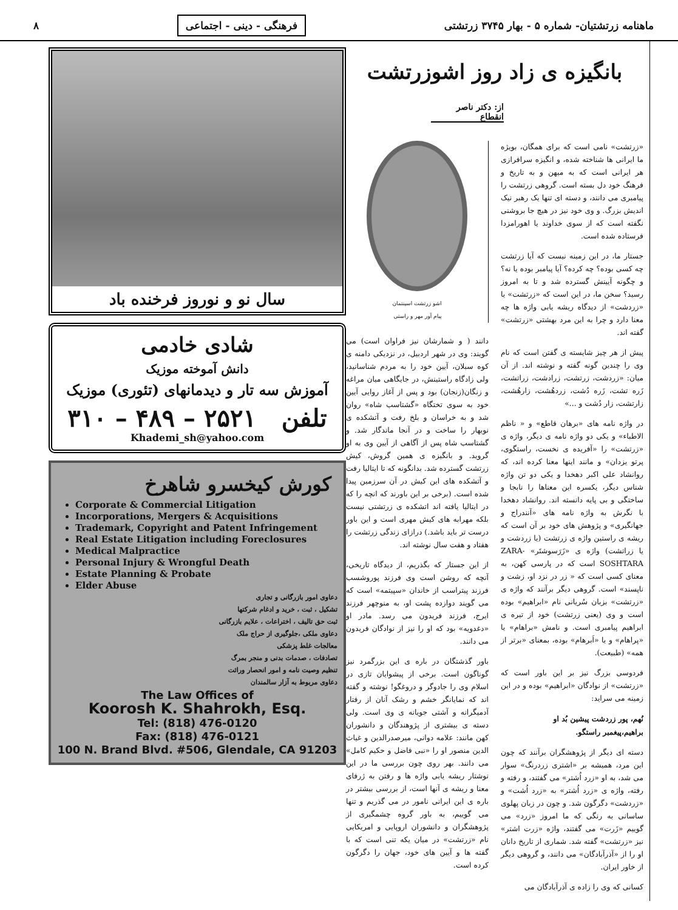ماهنامه زرتشتیان- شماره ۵ - بهار ۳۷۴۵ زرتشتی
فرهنگی - دینی - اجتماعی
۸
بانگیزه ی زاد روز اشوزرتشت
از: دکتر ناصر انقطاع
«زرتشت» نامی است که برای همگان، بویژه ما ایرانی ها شناخته شده، و انگیزه سرافرازی هر ایرانی است که به میهن و به تاریخ و فرهنگ خود دل بسته است. گروهی زرتشت را پیامبری می دانند، و دسته ای تنها یک رهبر نیک اندیش بزرگ. و وی خود نیز در هیچ جا بروشنی نگفته است که از سوی خداوند یا اهورامزدا فرستاده شده است.
جستار ما، در این زمینه نیست که آیا زرتشت چه کسی بوده؟ چه کرده؟ آیا پیامبر بوده یا نه؟ و چگونه آیینش گسترده شد و تا به امروز رسید؟ سخن ما، در این است که «زرتشت» یا «زردشت» از دیدگاه ریشه یابی واژه ها چه معنا دارد و چرا به این مرد بهشتی «زرتشت» گفته اند.
پیش از هر چیز شایسته ی گفتن است که نام وی را چندین گونه گفته و نوشته اند. از آن میان: «زردشت، زرتشت، زرادشت، زراتشت، زَره تشت، زَره دُشت، زردهُشت، زارهُشت، زارتشت، زار دُشت و ...»
در واژه نامه های «برهان قاطع» و « ناظم الاطباء» و یکی دو واژه نامه ی دیگر، واژه ی «زرتشت» را «آفریده ی نخست، راستگوی، پرتو یزدان» و مانند اینها معنا کرده اند، که روانشاد علی اکبر دهخدا و یکی دو تن واژه شناس دیگر، یکسره این معناها را نابجا و ساختگی و بی پایه دانسته اند. روانشاد دهخدا با نگرش به واژه نامه های «آنندراج و جهانگیری» و پژوهش های خود بر آن است که ریشه ی راستین واژه ی زرتشت (یا زردشت و یا زراتشت) واژه ی «زَرَسوشتَر» ZARA-SOSHTARA است که در پارسی کهن، به معنای کسی است که « زر در نزد او، زشت و ناپسند» است. گروهی دیگر برآنند که واژه ی «زرتشت» بزبان سُریانی نام «ابراهیم» بوده است و وی (یعنی زرتشت) خود از تیره ی ابراهیم پیامبری است. و نامش «براهام» یا «پراهام» و یا «اَبرهام» بوده، بمعنای «برتر از همه» (طبیعت).
فردوسی بزرگ نیز بر این باور است که «زرتشت» از نوادگان «ابراهیم» بوده و در این زمینه می سراید:
نُهم، پور زردشت پیشین بُد او
براهیم،پیغمبر راستگو.
دسته ای دیگر از پژوهشگران برآنند که چون این مرد، همیشه بر «اشتری زردرنگ» سوار می شد، به او «زرد اُشتر» می گفتند، و رفته و رفته، واژه ی «زرد اُشتر» به «زرد اُشت» و «زردشت» دگرگون شد. و چون در زبان پهلوی ساسانی به رنگی که ما امروز «زرد» می گوییم «زَرت» می گفتند، واژه «زرت اشتر» نیز «زرتشت» گفته شد. شماری از تاریخ دانان او را از «آذرآبادگان» می دانند، و گروهی دیگر از خاور ایران.
کسانی که وی را زاده ی آذرآبادگان می
اشو زرتشت اسپنتمان
پیام آور مهر و راستی
دانند ( و شمارشان نیز فراوان است) می گویند: وی در شهر اردبیل، در نزدیکی دامنه ی کوه سبلان، آیین خود را به مردم شناسانید، ولی زادگاه راستینش، در جایگاهی میان مراغه و زنگان(زنجان) بود و پس از آغاز روایی آیین خود به سوی تختگاه «گشتاسب شاه» روان شد و به خراسان و بلخ رفت و آتشکده ی نوبهار را ساخت و در آنجا ماندگار شد. و گشتاسب شاه پس از آگاهی از آیین وی به او گروید. و بانگیزه ی همین گروش، کیش زرتشت گسترده شد. بدانگونه که تا ایتالیا رفت و آتشکده های این کیش در آن سرزمین پیدا شده است. (برخی بر این باورند که انچه را که در ایتالیا یافته اند اتشکده ی زرتشتی نیست بلکه مهرابه های کیش مهری است و این باور درست تر باید باشد.) درازای زندگی زرتشت را هفتاد و هفت سال نوشته اند.
از این جستار که بگذریم، از دیدگاه تاریخی، آنچه که روشن است وی فرزند پوروشسب فرزند پیتراسب از خاندان «سپیتمه» است که می گویند دوازده پشت او، به منوچهر فرزند ایرج، فرزند فریدون می رسد. مادر او «دغدویه» بود که او را نیز از نوادگان فریدون می دانند.
باور گذشتگان در باره ی این بزرگمرد نیز گوناگون است. برخی از پیشوایان تازی در اسلام وی را جادوگر و دروغگو! نوشته و گفته اند که نمایانگر خشم و رشک آنان از رفتار آدمیگرانه و آشتی جویانه ی وی است. ولی دسته ی بیشتری از پژوهندگان و دانشوران کهن مانند: علامه دوانی، میرصدرالدین و غیاث الدین منصور او را «نبی فاضل و حکیم کامل» می دانند. بهر روی چون بررسی ما در این نوشتار ریشه یابی واژه ها و رفتن به ژرفای معنا و ریشه ی آنها است، از بررسی بیشتر در باره ی این ایرانی نامور در می گذریم و تنها می گوییم، به باور گروه چشمگیری از پژوهشگران و دانشوران اروپایی و امریکایی نام «زرتشت» در میان یکه تنی است که با گفته ها و آیین های خود، جهان را دگرگون کرده است.
سال نو و نوروز فرخنده باد
شادی خادمی
دانش آموخته موزیک
آموزش سه تار و دیدمانهای (تئوری) موزیک
تلفن ۲۵۲۱ – ۴۸۹ – ۳۱۰
Khademi_sh@yahoo.com
کورش کیخسرو شاهرخ
Corporate & Commercial Litigation
Incorporations, Mergers & Acquisitions
Trademark, Copyright and Patent Infringement
Real Estate Litigation including Foreclosures
Medical Malpractice
Personal Injury & Wrongful Death
Estate Planning & Probate
Elder Abuse
دعاوی امور بازرگانی و تجاری
تشکیل ، ثبت ، خرید و ادغام شرکتها
ثبت حق تالیف ، اختراعات ، علایم بازرگانی
دعاوی ملکی ،جلوگیری از حراج ملک
معالجات غلط پزشکی
تصادفات ، صدمات بدنی و منجر بمرگ
تنظیم وصیت نامه و امور انحصار وراثت
دعاوی مربوط به آزار سالمندان
The Law Offices of
Koorosh K. Shahrokh, Esq.
Tel: (818) 476-0120
Fax: (818) 476-0121
100 N. Brand Blvd. #506, Glendale, CA 91203